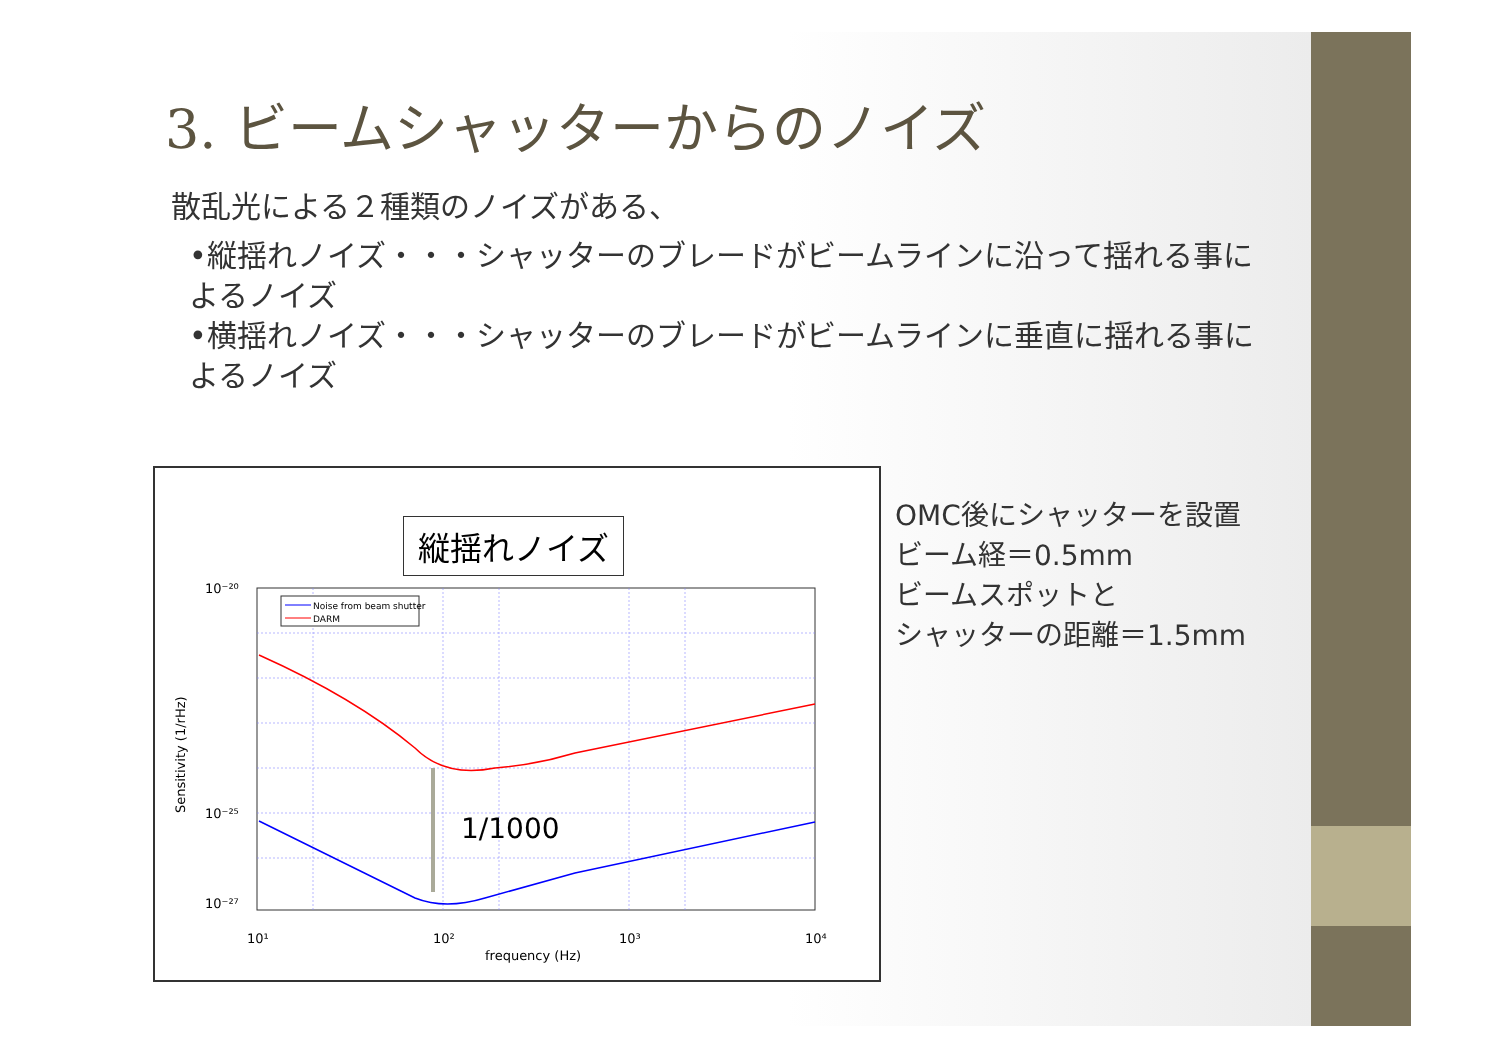3. ビームシャッターからのノイズ
散乱光による２種類のノイズがある、
•縦揺れノイズ・・・シャッターのブレードがビームラインに沿って揺れる事によるノイズ
•横揺れノイズ・・・シャッターのブレードがビームラインに垂直に揺れる事によるノイズ
縦揺れノイズ
Noise from beam shutter
DARM
1/1000
10⁻²⁰
10⁻²⁵
10⁻²⁷
10¹
10²
10³
10⁴
frequency (Hz)
Sensitivity (1/rHz)
OMC後にシャッターを設置
ビーム経＝0.5mm
ビームスポットと
シャッターの距離＝1.5mm